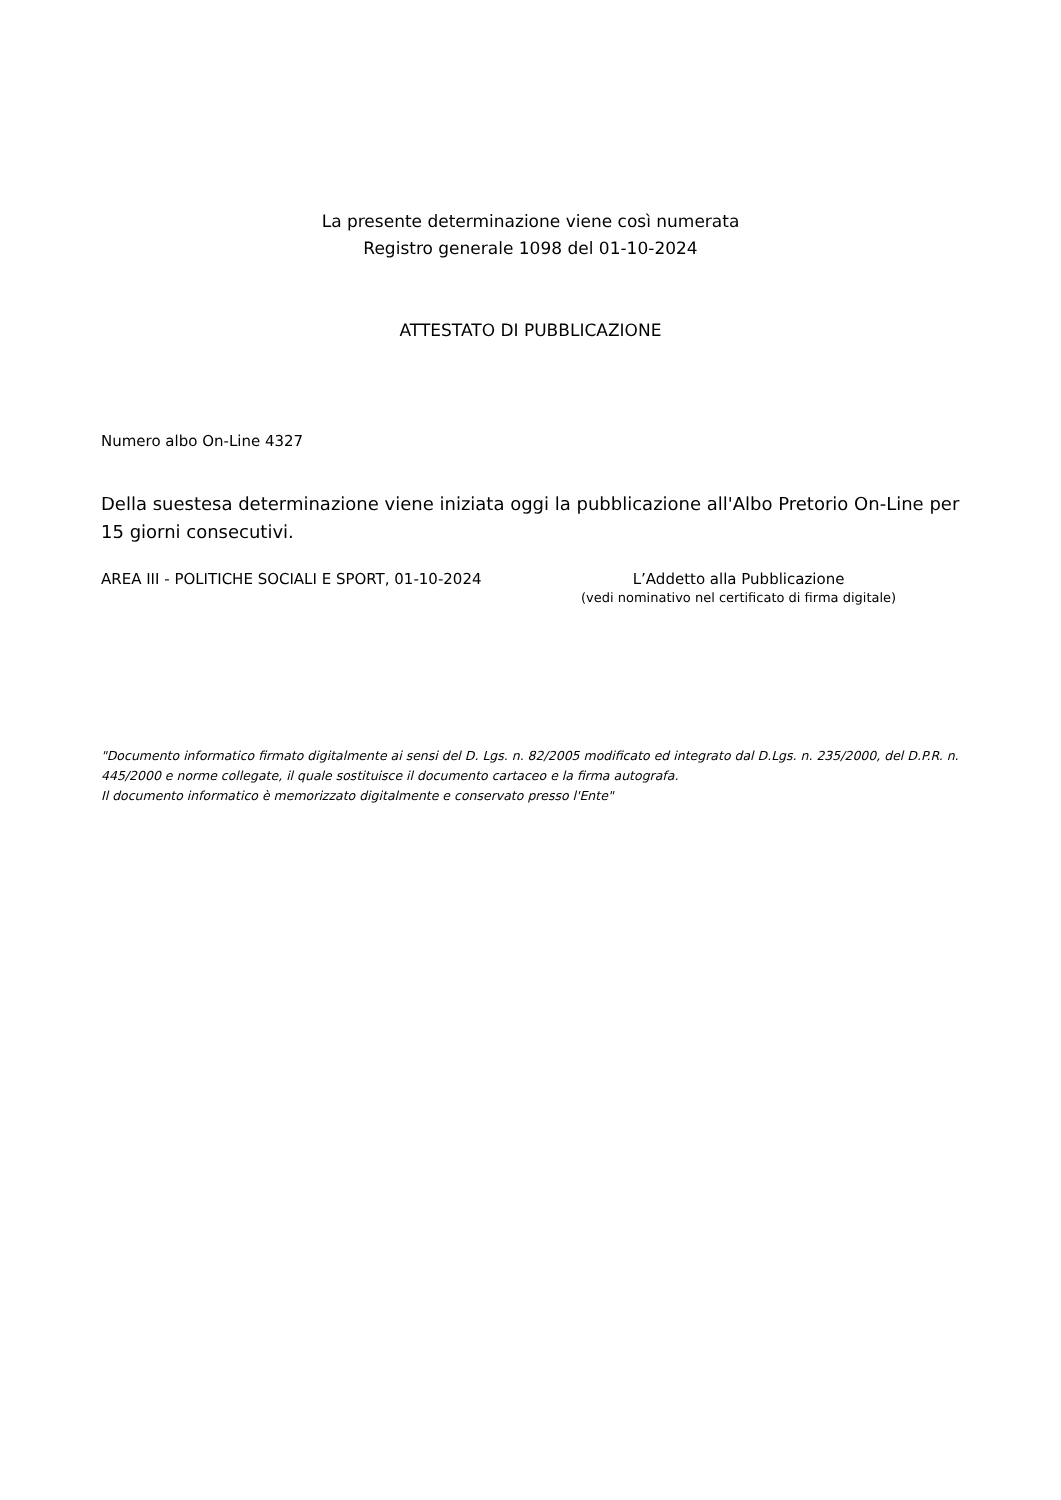La presente determinazione viene così numerata
Registro generale 1098 del 01-10-2024
ATTESTATO DI PUBBLICAZIONE
Numero albo On-Line 4327
Della suestesa determinazione viene iniziata oggi la pubblicazione all'Albo Pretorio On-Line per 15 giorni consecutivi.
AREA III - POLITICHE SOCIALI E SPORT, 01-10-2024 L’Addetto alla Pubblicazione
(vedi nominativo nel certificato di firma digitale)
"Documento informatico firmato digitalmente ai sensi del D. Lgs. n. 82/2005 modificato ed integrato dal D.Lgs. n. 235/2000, del D.P.R. n. 445/2000 e norme collegate, il quale sostituisce il documento cartaceo e la firma autografa.
Il documento informatico è memorizzato digitalmente e conservato presso l'Ente"